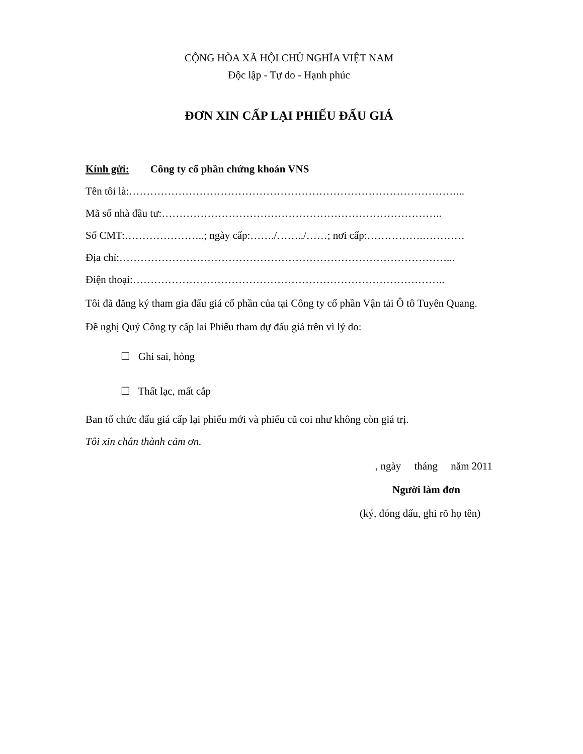CỘNG HÒA XÃ HỘI CHỦ NGHĨA VIỆT NAM
Độc lập - Tự do - Hạnh phúc
ĐƠN XIN CẤP LẠI PHIẾU ĐẤU GIÁ
Kính gửi: Công ty cổ phần chứng khoán VNS
Tên tôi là:…………………………………………………………………………………...
Mã số nhà đầu tư:……………………………………………………………………..
Số CMT:…………………..; ngày cấp:……./……../……; nơi cấp:…………….…………
Địa chỉ:…………………………………………………………………………………...
Điện thoại:……………………………………………………………………………..
Tôi đã đăng ký tham gia đấu giá cổ phần của tại Công ty cổ phần Vận tải Ô tô Tuyên Quang.
Đề nghị Quý Công ty cấp lai Phiếu tham dự đấu giá trên vì lý do:
☐ Ghi sai, hỏng
☐ Thất lạc, mất cắp
Ban tổ chức đấu giá cấp lại phiếu mới và phiếu cũ coi như không còn giá trị.
Tôi xin chân thành cảm ơn.
, ngày tháng năm 2011
Người làm đơn
(ký, đóng dấu, ghi rõ họ tên)